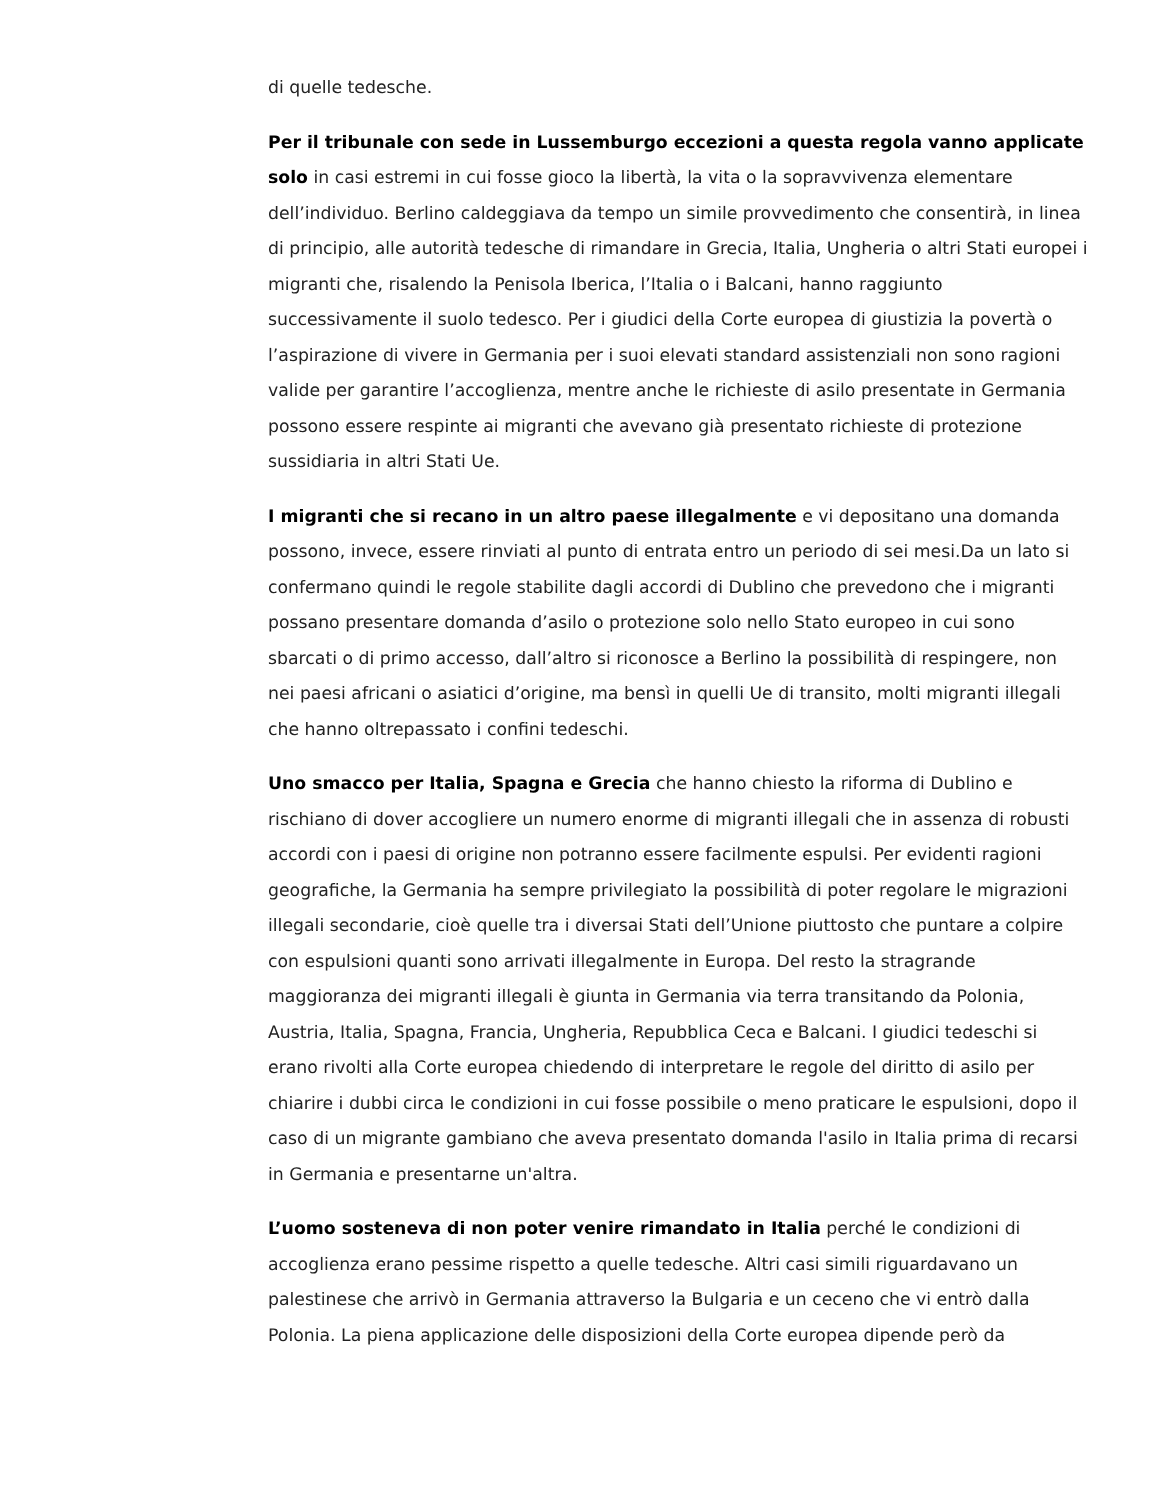di quelle tedesche.
Per il tribunale con sede in Lussemburgo eccezioni a questa regola vanno applicate solo in casi estremi in cui fosse gioco la libertà, la vita o la sopravvivenza elementare dell’individuo. Berlino caldeggiava da tempo un simile provvedimento che consentirà, in linea di principio, alle autorità tedesche di rimandare in Grecia, Italia, Ungheria o altri Stati europei i migranti che, risalendo la Penisola Iberica, l’Italia o i Balcani, hanno raggiunto successivamente il suolo tedesco. Per i giudici della Corte europea di giustizia la povertà o l’aspirazione di vivere in Germania per i suoi elevati standard assistenziali non sono ragioni valide per garantire l’accoglienza, mentre anche le richieste di asilo presentate in Germania possono essere respinte ai migranti che avevano già presentato richieste di protezione sussidiaria in altri Stati Ue.
I migranti che si recano in un altro paese illegalmente e vi depositano una domanda possono, invece, essere rinviati al punto di entrata entro un periodo di sei mesi.Da un lato si confermano quindi le regole stabilite dagli accordi di Dublino che prevedono che i migranti possano presentare domanda d’asilo o protezione solo nello Stato europeo in cui sono sbarcati o di primo accesso, dall’altro si riconosce a Berlino la possibilità di respingere, non nei paesi africani o asiatici d’origine, ma bensì in quelli Ue di transito, molti migranti illegali che hanno oltrepassato i confini tedeschi.
Uno smacco per Italia, Spagna e Grecia che hanno chiesto la riforma di Dublino e rischiano di dover accogliere un numero enorme di migranti illegali che in assenza di robusti accordi con i paesi di origine non potranno essere facilmente espulsi. Per evidenti ragioni geografiche, la Germania ha sempre privilegiato la possibilità di poter regolare le migrazioni illegali secondarie, cioè quelle tra i diversai Stati dell’Unione piuttosto che puntare a colpire con espulsioni quanti sono arrivati illegalmente in Europa. Del resto la stragrande maggioranza dei migranti illegali è giunta in Germania via terra transitando da Polonia, Austria, Italia, Spagna, Francia, Ungheria, Repubblica Ceca e Balcani. I giudici tedeschi si erano rivolti alla Corte europea chiedendo di interpretare le regole del diritto di asilo per chiarire i dubbi circa le condizioni in cui fosse possibile o meno praticare le espulsioni, dopo il caso di un migrante gambiano che aveva presentato domanda l'asilo in Italia prima di recarsi in Germania e presentarne un'altra.
L’uomo sosteneva di non poter venire rimandato in Italia perché le condizioni di accoglienza erano pessime rispetto a quelle tedesche. Altri casi simili riguardavano un palestinese che arrivò in Germania attraverso la Bulgaria e un ceceno che vi entrò dalla Polonia. La piena applicazione delle disposizioni della Corte europea dipende però da